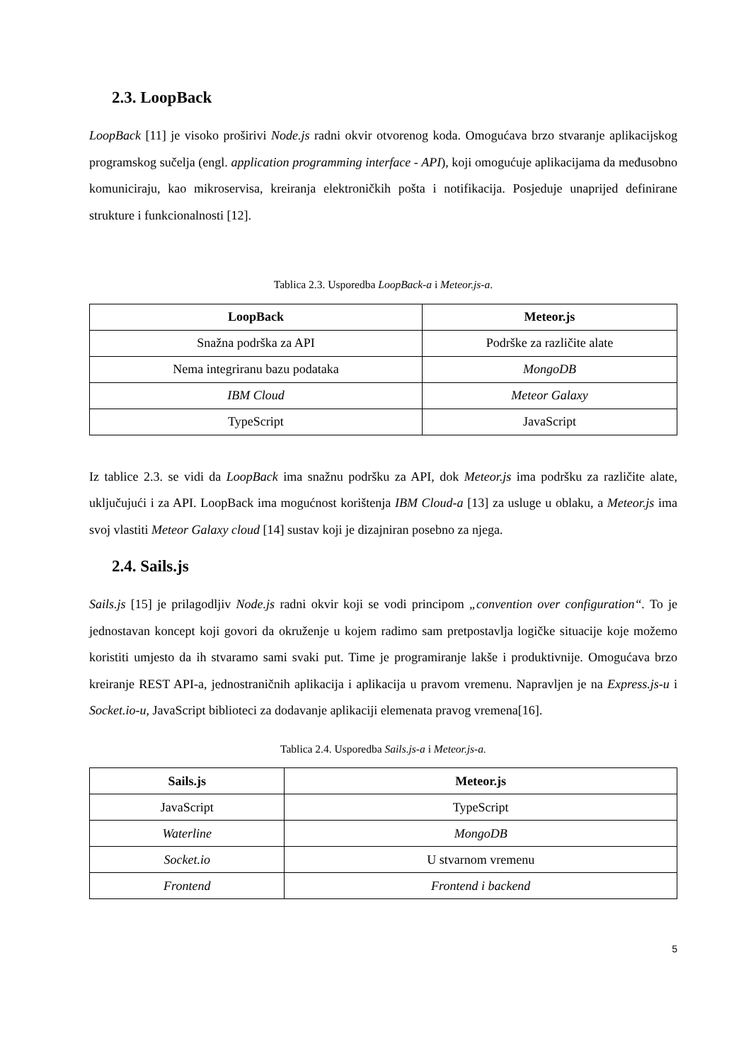2.3. LoopBack
LoopBack [11] je visoko proširivi Node.js radni okvir otvorenog koda. Omogućava brzo stvaranje aplikacijskog programskog sučelja (engl. application programming interface - API), koji omogućuje aplikacijama da međusobno komuniciraju, kao mikroservisa, kreiranja elektroničkih pošta i notifikacija. Posjeduje unaprijed definirane strukture i funkcionalnosti [12].
Tablica 2.3. Usporedba LoopBack-a i Meteor.js-a.
| LoopBack | Meteor.js |
| --- | --- |
| Snažna podrška za API | Podrške za različite alate |
| Nema integriranu bazu podataka | MongoDB |
| IBM Cloud | Meteor Galaxy |
| TypeScript | JavaScript |
Iz tablice 2.3. se vidi da LoopBack ima snažnu podršku za API, dok Meteor.js ima podršku za različite alate, uključujući i za API. LoopBack ima mogućnost korištenja IBM Cloud-a [13] za usluge u oblaku, a Meteor.js ima svoj vlastiti Meteor Galaxy cloud [14] sustav koji je dizajniran posebno za njega.
2.4. Sails.js
Sails.js [15] je prilagodljiv Node.js radni okvir koji se vodi principom „convention over configuration“. To je jednostavan koncept koji govori da okruženje u kojem radimo sam pretpostavlja logičke situacije koje možemo koristiti umjesto da ih stvaramo sami svaki put. Time je programiranje lakše i produktivnije. Omogućava brzo kreiranje REST API-a, jednostraničnih aplikacija i aplikacija u pravom vremenu. Napravljen je na Express.js-u i Socket.io-u, JavaScript biblioteci za dodavanje aplikaciji elemenata pravog vremena[16].
Tablica 2.4. Usporedba Sails.js-a i Meteor.js-a.
| Sails.js | Meteor.js |
| --- | --- |
| JavaScript | TypeScript |
| Waterline | MongoDB |
| Socket.io | U stvarnom vremenu |
| Frontend | Frontend i backend |
5